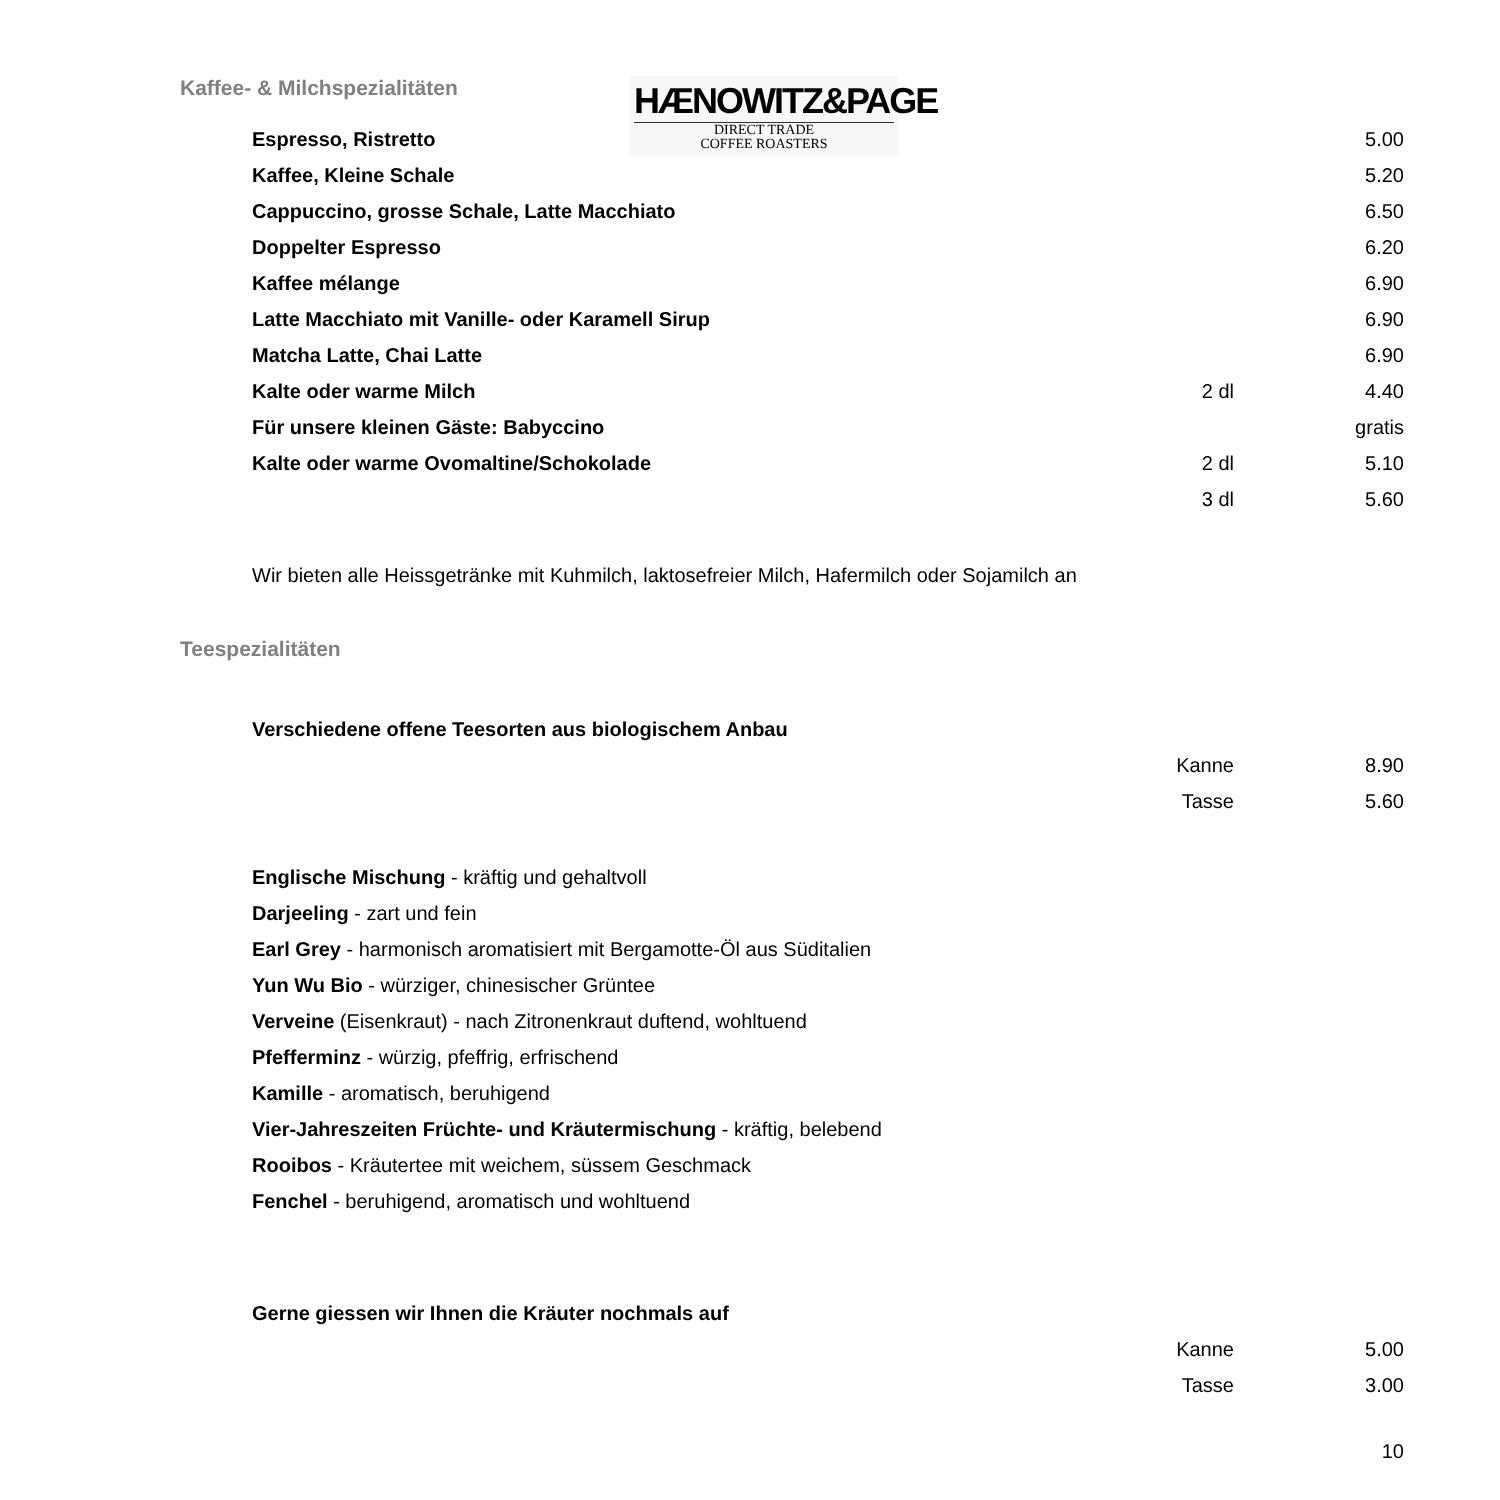Kaffee- & Milchspezialitäten
HÆNOWITZ&PAGE
DIRECT TRADE
COFFEE ROASTERS
| Espresso, Ristretto | | 5.00 |
| Kaffee, Kleine Schale | | 5.20 |
| Cappuccino, grosse Schale, Latte Macchiato | | 6.50 |
| Doppelter Espresso | | 6.20 |
| Kaffee mélange | | 6.90 |
| Latte Macchiato mit Vanille- oder Karamell Sirup | | 6.90 |
| Matcha Latte, Chai Latte | | 6.90 |
| Kalte oder warme Milch | 2 dl | 4.40 |
| Für unsere kleinen Gäste: Babyccino | | gratis |
| Kalte oder warme Ovomaltine/Schokolade | 2 dl | 5.10 |
| | 3 dl | 5.60 |
Wir bieten alle Heissgetränke mit Kuhmilch, laktosefreier Milch, Hafermilch oder Sojamilch an
Teespezialitäten
| Verschiedene offene Teesorten aus biologischem Anbau | | |
| | Kanne | 8.90 |
| | Tasse | 5.60 |
Englische Mischung - kräftig und gehaltvoll
Darjeeling - zart und fein
Earl Grey - harmonisch aromatisiert mit Bergamotte-Öl aus Süditalien
Yun Wu Bio - würziger, chinesischer Grüntee
Verveine (Eisenkraut) - nach Zitronenkraut duftend, wohltuend
Pfefferminz - würzig, pfeffrig, erfrischend
Kamille - aromatisch, beruhigend
Vier-Jahreszeiten Früchte- und Kräutermischung - kräftig, belebend
Rooibos - Kräutertee mit weichem, süssem Geschmack
Fenchel - beruhigend, aromatisch und wohltuend
| Gerne giessen wir Ihnen die Kräuter nochmals auf | | |
| | Kanne | 5.00 |
| | Tasse | 3.00 |
| | | 10 |